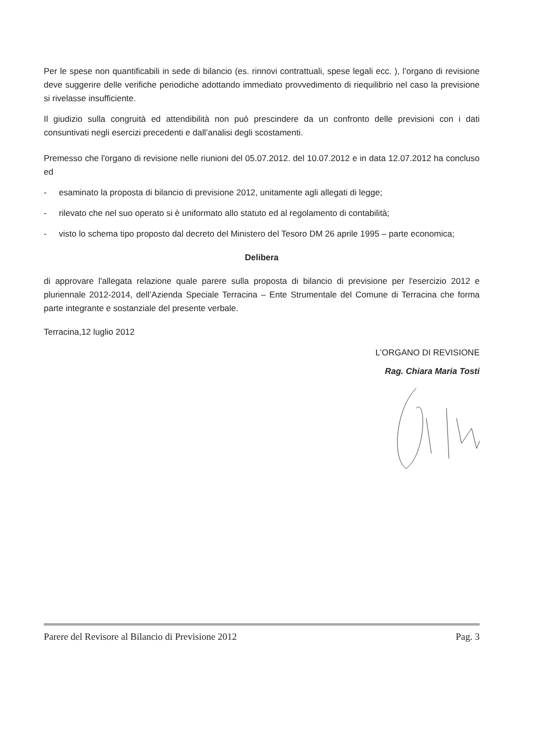Per le spese non quantificabili in sede di bilancio (es. rinnovi contrattuali, spese legali ecc. ), l’organo di revisione deve suggerire delle verifiche periodiche adottando immediato provvedimento di riequilibrio nel caso la previsione si rivelasse insufficiente.
Il giudizio sulla congruità ed attendibilità non può prescindere da un confronto delle previsioni con i dati consuntivati negli esercizi precedenti e dall’analisi degli scostamenti.
Premesso che l'organo di revisione nelle riunioni del 05.07.2012. del 10.07.2012 e in data 12.07.2012 ha concluso ed
- esaminato la proposta di bilancio di previsione 2012, unitamente agli allegati di legge;
- rilevato che nel suo operato si è uniformato allo statuto ed al regolamento di contabilità;
- visto lo schema tipo proposto dal decreto del Ministero del Tesoro DM 26 aprile 1995 – parte economica;
Delibera
di approvare l'allegata relazione quale parere sulla proposta di bilancio di previsione per l'esercizio 2012 e pluriennale 2012-2014, dell’Azienda Speciale Terracina – Ente Strumentale del Comune di Terracina che forma parte integrante e sostanziale del presente verbale.
Terracina,12 luglio 2012
L’ORGANO DI REVISIONE
Rag. Chiara Maria Tosti
Parere del Revisore al Bilancio di Previsione 2012 Pag. 3